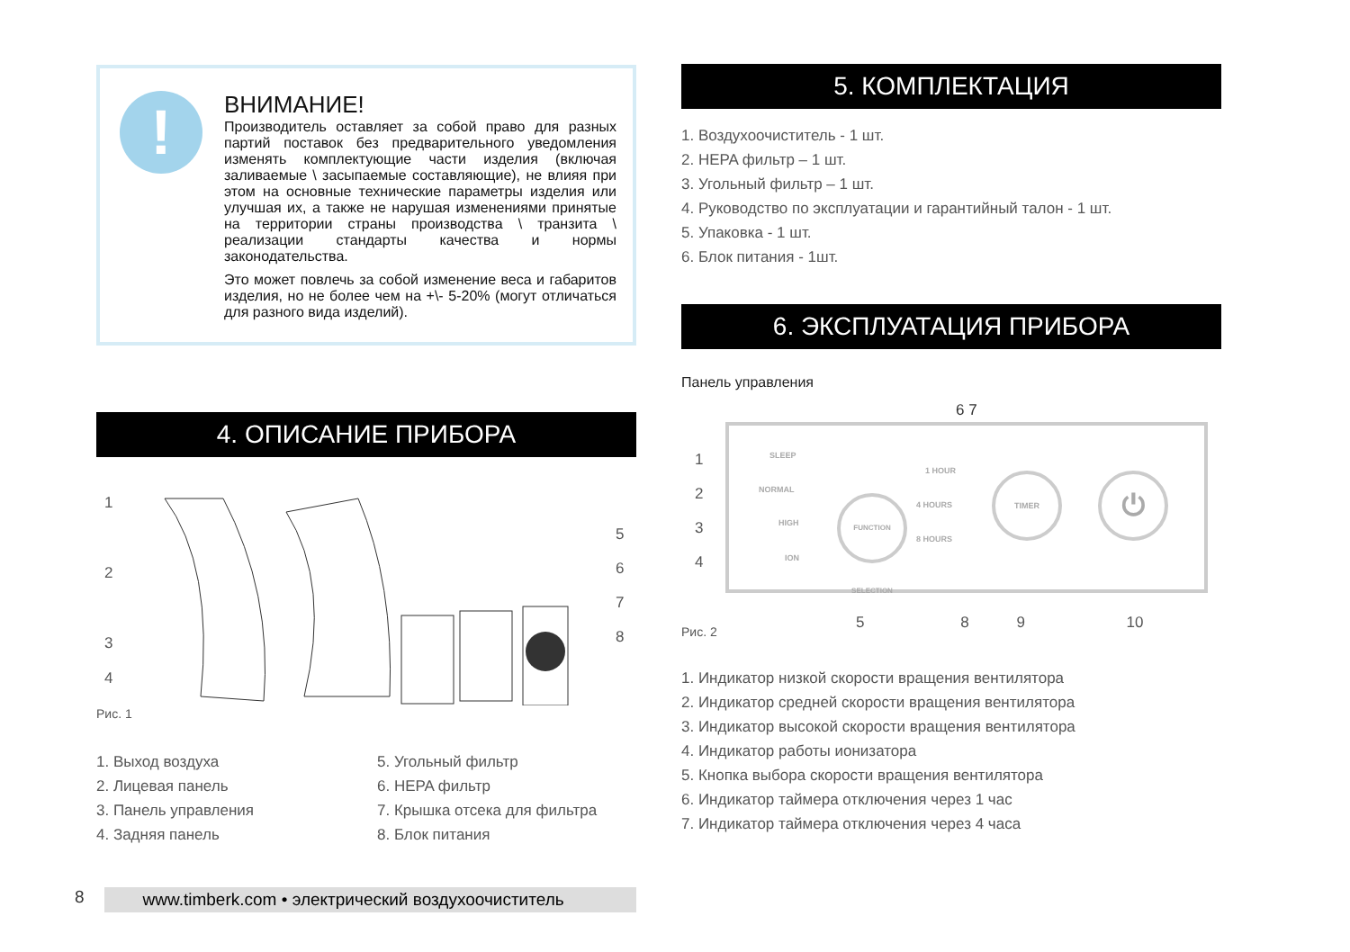!
ВНИМАНИЕ!
Производитель оставляет за собой право для разных партий поставок без предварительного уведомления изменять комплектующие части изделия (включая заливаемые \ засыпаемые составляющие), не влияя при этом на основные технические параметры изделия или улучшая их, а также не нарушая изменениями принятые на территории страны производства \ транзита \ реализации стандарты качества и нормы законодательства.
Это может повлечь за собой изменение веса и габаритов изделия, но не более чем на +\- 5-20% (могут отличаться для разного вида изделий).
4. ОПИСАНИЕ ПРИБОРА
1
2
3
4
5
6
7
8
Рис. 1
1. Выход воздуха
2. Лицевая панель
3. Панель управления
4. Задняя панель
5. Угольный фильтр
6. HEPA фильтр
7. Крышка отсека для фильтра
8. Блок питания
5. КОМПЛЕКТАЦИЯ
1. Воздухоочиститель - 1 шт.
2. HEPA фильтр – 1 шт.
3. Угольный фильтр – 1 шт.
4. Руководство по эксплуатации и гарантийный талон - 1 шт.
5. Упаковка - 1 шт.
6. Блок питания - 1шт.
6. ЭКСПЛУАТАЦИЯ ПРИБОРА
Панель управления
6 7
SLEEP
NORMAL
HIGH
ION
FUNCTION SELECTION
1 HOUR
4 HOURS
8 HOURS
TIMER ⏻
1
2
3
4
5 8 9 10
Рис. 2
1. Индикатор низкой скорости вращения вентилятора
2. Индикатор средней скорости вращения вентилятора
3. Индикатор высокой скорости вращения вентилятора
4. Индикатор работы ионизатора
5. Кнопка выбора скорости вращения вентилятора
6. Индикатор таймера отключения через 1 час
7. Индикатор таймера отключения через 4 часа
8 www.timberk.com • электрический воздухоочиститель